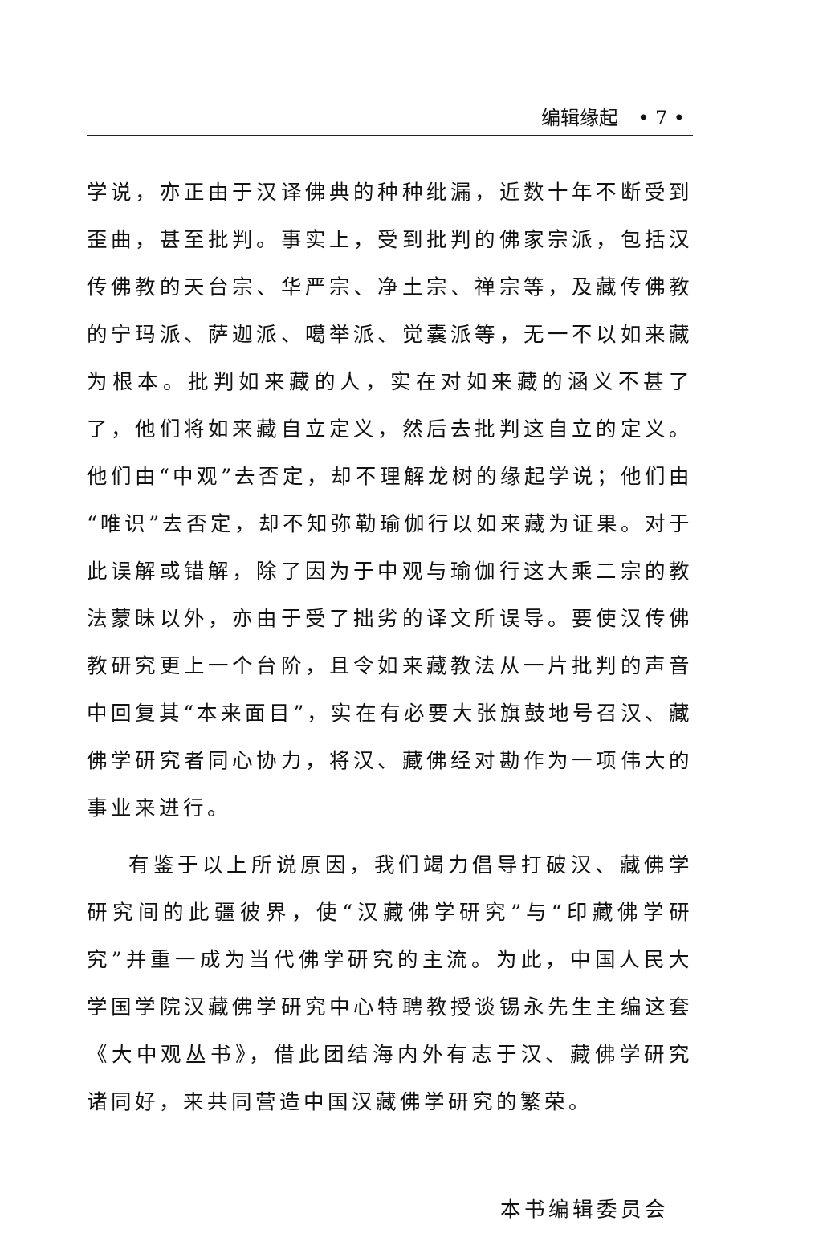编辑缘起　• 7 •
学说，亦正由于汉译佛典的种种纰漏，近数十年不断受到歪曲，甚至批判。事实上，受到批判的佛家宗派，包括汉传佛教的天台宗、华严宗、净土宗、禅宗等，及藏传佛教的宁玛派、萨迦派、噶举派、觉囊派等，无一不以如来藏为根本。批判如来藏的人，实在对如来藏的涵义不甚了了，他们将如来藏自立定义，然后去批判这自立的定义。他们由“中观”去否定，却不理解龙树的缘起学说；他们由“唯识”去否定，却不知弥勒瑜伽行以如来藏为证果。对于此误解或错解，除了因为于中观与瑜伽行这大乘二宗的教法蒙昧以外，亦由于受了拙劣的译文所误导。要使汉传佛教研究更上一个台阶，且令如来藏教法从一片批判的声音中回复其“本来面目”，实在有必要大张旗鼓地号召汉、藏佛学研究者同心协力，将汉、藏佛经对勘作为一项伟大的事业来进行。
有鉴于以上所说原因，我们竭力倡导打破汉、藏佛学研究间的此疆彼界，使“汉藏佛学研究”与“印藏佛学研究”并重一成为当代佛学研究的主流。为此，中国人民大学国学院汉藏佛学研究中心特聘教授谈锡永先生主编这套《大中观丛书》，借此团结海内外有志于汉、藏佛学研究诸同好，来共同营造中国汉藏佛学研究的繁荣。
本书编辑委员会